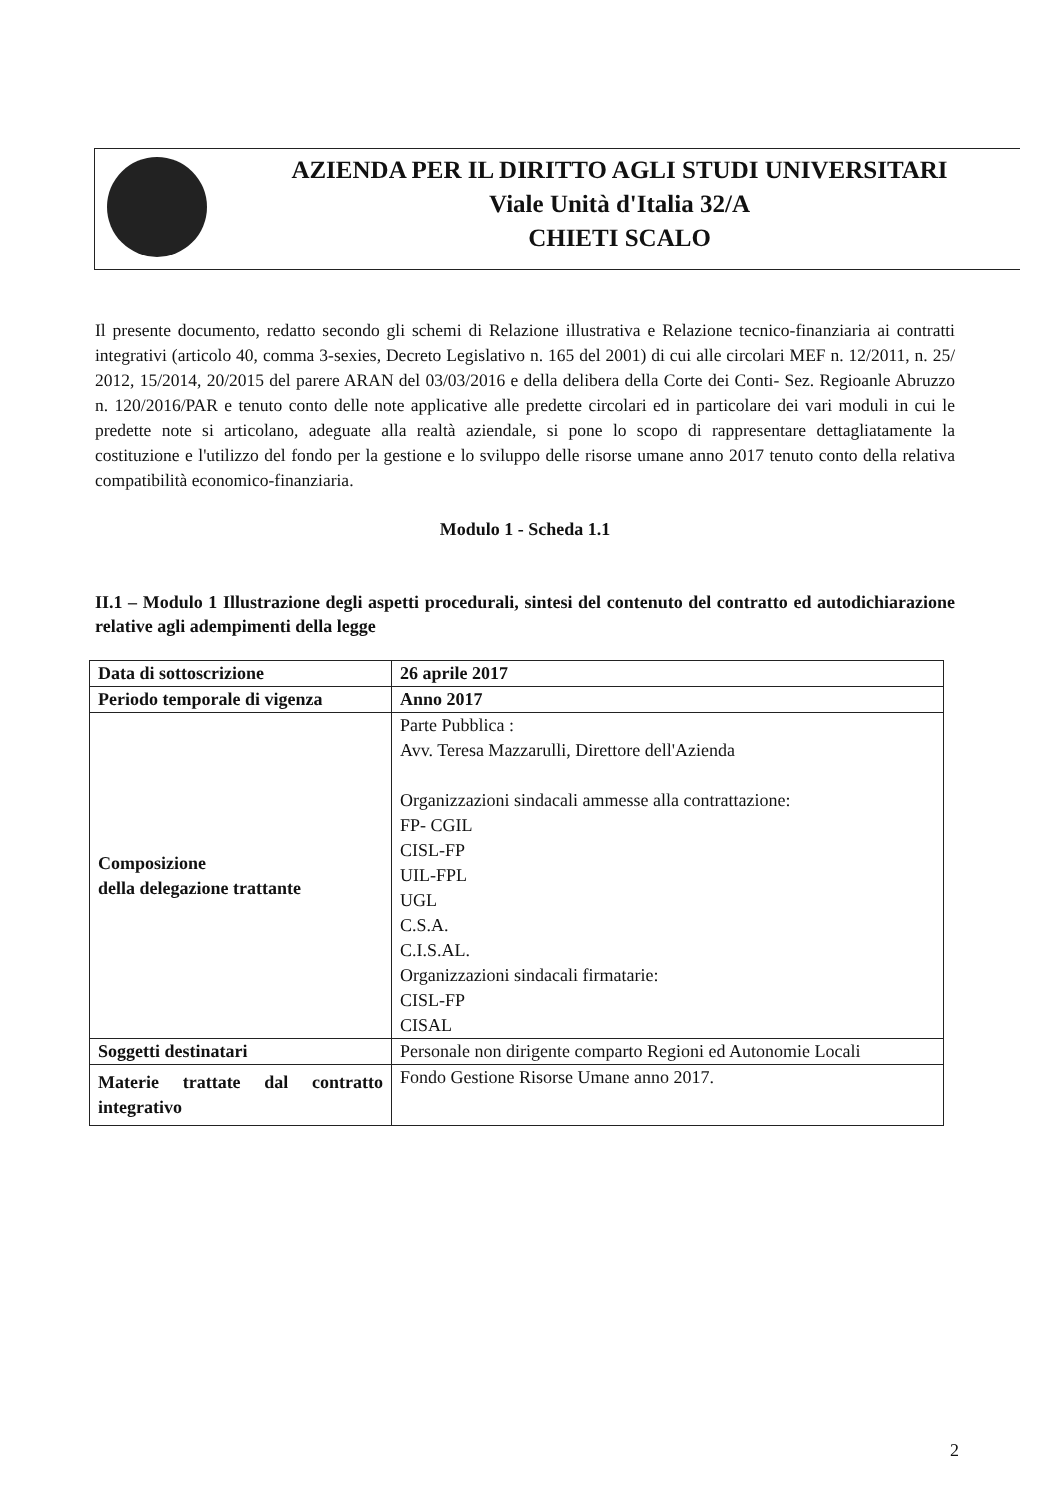AZIENDA PER IL DIRITTO AGLI STUDI UNIVERSITARI
Viale Unità d'Italia 32/A
CHIETI SCALO
Il presente documento, redatto secondo gli schemi di Relazione illustrativa e Relazione tecnico-finanziaria ai contratti integrativi (articolo 40, comma 3-sexies, Decreto Legislativo n. 165 del 2001) di cui alle circolari MEF n. 12/2011, n. 25/ 2012, 15/2014, 20/2015 del parere ARAN del 03/03/2016 e della delibera della Corte dei Conti- Sez. Regioanle Abruzzo n. 120/2016/PAR e tenuto conto delle note applicative alle predette circolari ed in particolare dei vari moduli in cui le predette note si articolano, adeguate alla realtà aziendale, si pone lo scopo di rappresentare dettagliatamente la costituzione e l'utilizzo del fondo per la gestione e lo sviluppo delle risorse umane anno 2017 tenuto conto della relativa compatibilità economico-finanziaria.
Modulo 1 - Scheda 1.1
II.1 – Modulo 1 Illustrazione degli aspetti procedurali, sintesi del contenuto del contratto ed autodichiarazione relative agli adempimenti della legge
| Data di sottoscrizione | 26 aprile 2017 |
| Periodo temporale di vigenza | Anno 2017 |
| Composizione della delegazione trattante | Parte Pubblica : Avv. Teresa Mazzarulli, Direttore dell'Azienda Organizzazioni sindacali ammesse alla contrattazione: FP- CGIL CISL-FP UIL-FPL UGL C.S.A. C.I.S.AL. Organizzazioni sindacali firmatarie: CISL-FP CISAL |
| Soggetti destinatari | Personale non dirigente comparto Regioni ed Autonomie Locali |
| Materie trattate dal contratto integrativo | Fondo Gestione Risorse Umane anno 2017. |
2